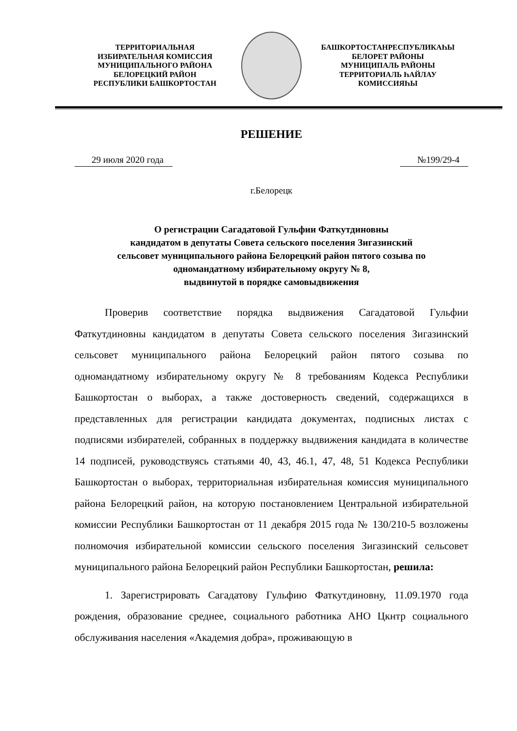ТЕРРИТОРИАЛЬНАЯ
ИЗБИРАТЕЛЬНАЯ КОМИССИЯ
МУНИЦИПАЛЬНОГО РАЙОНА
БЕЛОРЕЦКИЙ РАЙОН
РЕСПУБЛИКИ БАШКОРТОСТАН
БАШКОРТОСТАНРЕСПУБЛИКАҺЫ
БЕЛОРЕТ РАЙОНЫ
МУНИЦИПАЛЬ РАЙОНЫ
ТЕРРИТОРИАЛЬ ҺАЙЛАУ
КОМИССИЯҺЫ
РЕШЕНИЕ
29 июля 2020 года №199/29-4
г.Белорецк
О регистрации Сагадатовой Гульфии Фаткутдиновны
кандидатом в депутаты Совета сельского поселения Зигазинский
сельсовет муниципального района Белорецкий район пятого созыва по
одномандатному избирательному округу № 8,
выдвинутой в порядке самовыдвижения
Проверив соответствие порядка выдвижения Сагадатовой Гульфии Фаткутдиновны кандидатом в депутаты Совета сельского поселения Зигазинский сельсовет муниципального района Белорецкий район пятого созыва по одномандатному избирательному округу № 8 требованиям Кодекса Республики Башкортостан о выборах, а также достоверность сведений, содержащихся в представленных для регистрации кандидата документах, подписных листах с подписями избирателей, собранных в поддержку выдвижения кандидата в количестве 14 подписей, руководствуясь статьями 40, 43, 46.1, 47, 48, 51 Кодекса Республики Башкортостан о выборах, территориальная избирательная комиссия муниципального района Белорецкий район, на которую постановлением Центральной избирательной комиссии Республики Башкортостан от 11 декабря 2015 года № 130/210-5 возложены полномочия избирательной комиссии сельского поселения Зигазинский сельсовет муниципального района Белорецкий район Республики Башкортостан, решила:
1. Зарегистрировать Сагадатову Гульфию Фаткутдиновну, 11.09.1970 года рождения, образование среднее, социального работника АНО Цкнтр социального обслуживания населения «Академия добра», проживающую в